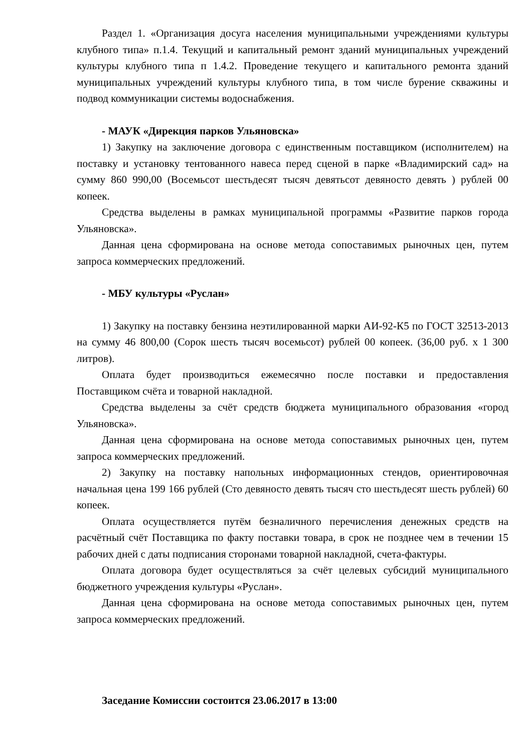Раздел 1. «Организация досуга населения муниципальными учреждениями культуры клубного типа» п.1.4. Текущий и капитальный ремонт зданий муниципальных учреждений культуры клубного типа п 1.4.2. Проведение текущего и капитального ремонта зданий муниципальных учреждений культуры клубного типа, в том числе бурение скважины и подвод коммуникации системы водоснабжения.
- МАУК «Дирекция парков Ульяновска»
1) Закупку на заключение договора с единственным поставщиком (исполнителем) на поставку и установку тентованного навеса перед сценой в парке «Владимирский сад» на сумму 860 990,00 (Восемьсот шестьдесят тысяч девятьсот девяносто девять ) рублей 00 копеек.
Средства выделены в рамках муниципальной программы «Развитие парков города Ульяновска».
Данная цена сформирована на основе метода сопоставимых рыночных цен, путем запроса коммерческих предложений.
- МБУ культуры «Руслан»
1) Закупку на поставку бензина неэтилированной марки АИ-92-К5 по ГОСТ 32513-2013 на сумму 46 800,00 (Сорок шесть тысяч восемьсот) рублей 00 копеек. (36,00 руб. х 1 300 литров).
Оплата будет производиться ежемесячно после поставки и предоставления Поставщиком счёта и товарной накладной.
Средства выделены за счёт средств бюджета муниципального образования «город Ульяновска».
Данная цена сформирована на основе метода сопоставимых рыночных цен, путем запроса коммерческих предложений.
2) Закупку на поставку напольных информационных стендов, ориентировочная начальная цена 199 166 рублей (Сто девяносто девять тысяч сто шестьдесят шесть рублей) 60 копеек.
Оплата осуществляется путём безналичного перечисления денежных средств на расчётный счёт Поставщика по факту поставки товара, в срок не позднее чем в течении 15 рабочих дней с даты подписания сторонами товарной накладной, счета-фактуры.
Оплата договора будет осуществляться за счёт целевых субсидий муниципального бюджетного учреждения культуры «Руслан».
Данная цена сформирована на основе метода сопоставимых рыночных цен, путем запроса коммерческих предложений.
Заседание Комиссии состоится 23.06.2017 в 13:00